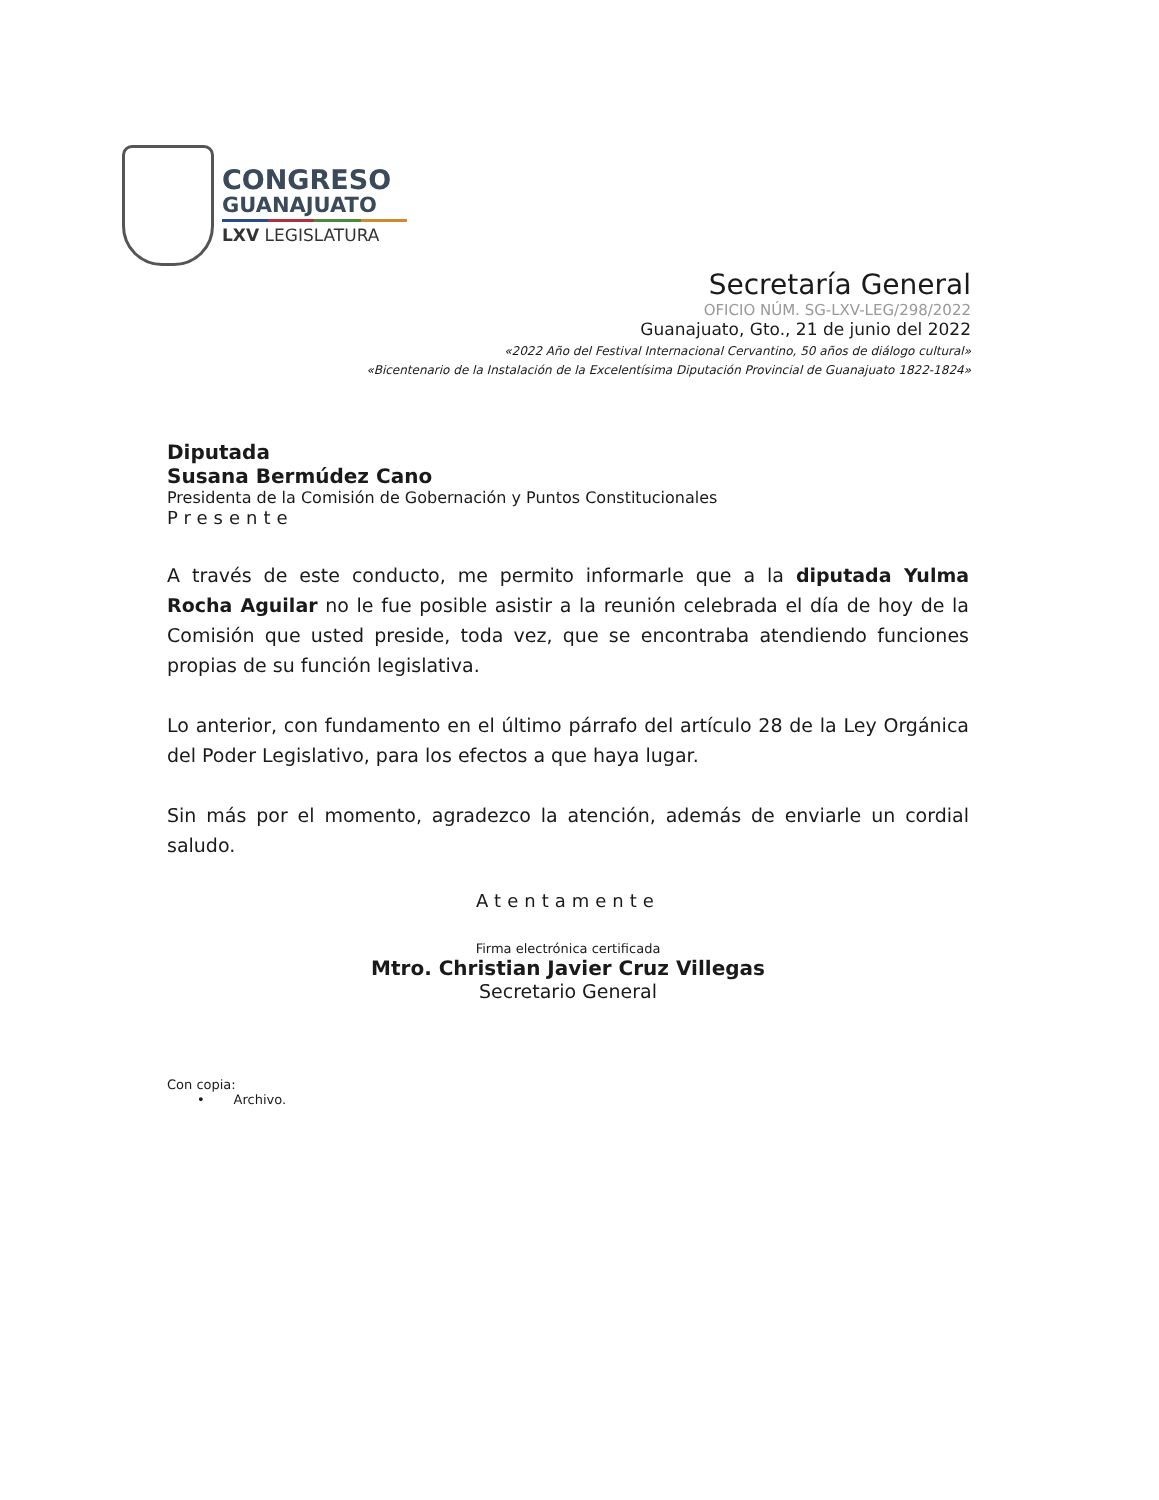CONGRESO
GUANAJUATO
LXV LEGISLATURA
Secretaría General
OFICIO NÚM. SG-LXV-LEG/298/2022
Guanajuato, Gto., 21 de junio del 2022
«2022 Año del Festival Internacional Cervantino, 50 años de diálogo cultural»
«Bicentenario de la Instalación de la Excelentísima Diputación Provincial de Guanajuato 1822-1824»
Diputada
Susana Bermúdez Cano
Presidenta de la Comisión de Gobernación y Puntos Constitucionales
Presente
A través de este conducto, me permito informarle que a la diputada Yulma Rocha Aguilar no le fue posible asistir a la reunión celebrada el día de hoy de la Comisión que usted preside, toda vez, que se encontraba atendiendo funciones propias de su función legislativa.
Lo anterior, con fundamento en el último párrafo del artículo 28 de la Ley Orgánica del Poder Legislativo, para los efectos a que haya lugar.
Sin más por el momento, agradezco la atención, además de enviarle un cordial saludo.
Atentamente
Firma electrónica certificada
Mtro. Christian Javier Cruz Villegas
Secretario General
Con copia:
• Archivo.